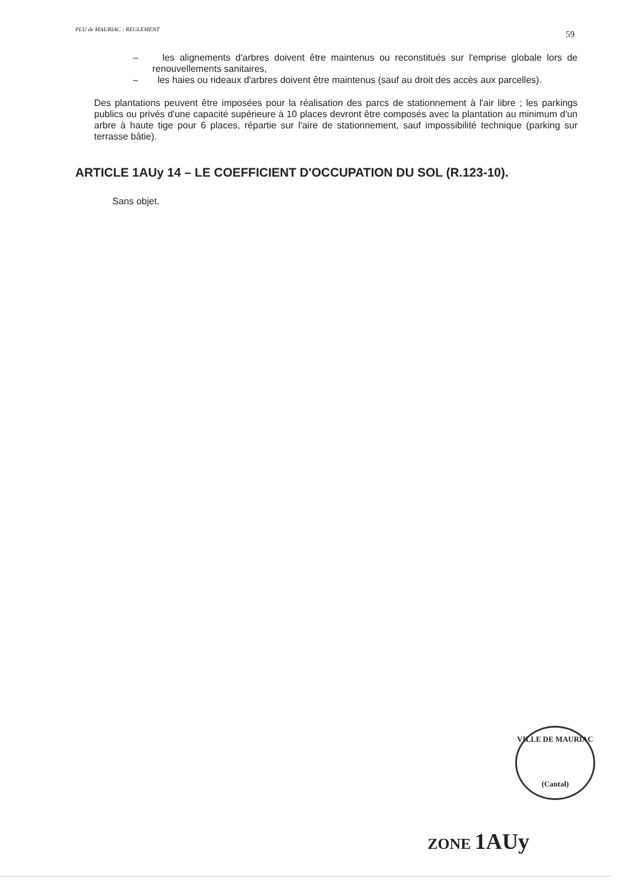PLU de MAURIAC : REGLEMENT
59
– les alignements d'arbres doivent être maintenus ou reconstitués sur l'emprise globale lors de renouvellements sanitaires,
– les haies ou rideaux d'arbres doivent être maintenus (sauf au droit des accès aux parcelles).
Des plantations peuvent être imposées pour la réalisation des parcs de stationnement à l'air libre ; les parkings publics ou privés d'une capacité supérieure à 10 places devront être composés avec la plantation au minimum d'un arbre à haute tige pour 6 places, répartie sur l'aire de stationnement, sauf impossibilité technique (parking sur terrasse bâtie).
ARTICLE 1AUy 14 – LE COEFFICIENT D'OCCUPATION DU SOL (R.123-10).
Sans objet.
VILLE DE MAURIAC
(Cantal)
ZONE 1AUy